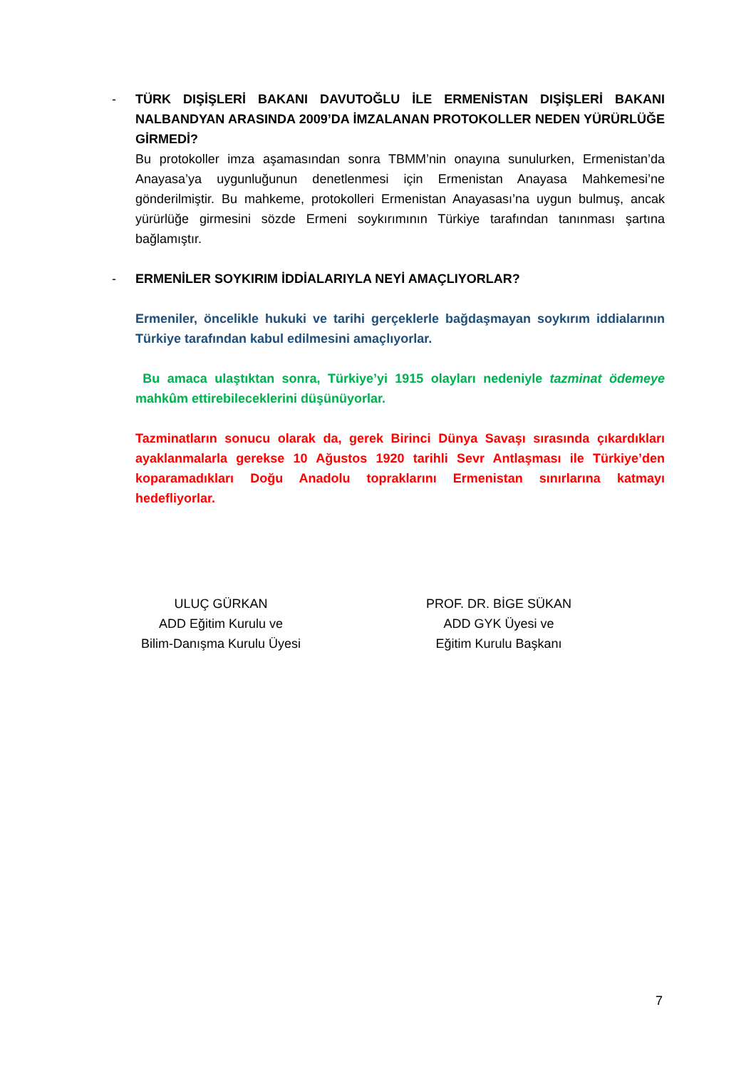- TÜRK DIŞİŞLERİ BAKANI DAVUTOĞLU İLE ERMENİSTAN DIŞİŞLERİ BAKANI NALBANDYAN ARASINDA 2009’DA İMZALANAN PROTOKOLLER NEDEN YÜRÜRLÜĞE GİRMEDİ?
Bu protokoller imza aşamasından sonra TBMM’nin onayına sunulurken, Ermenistan’da Anayasa’ya uygunluğunun denetlenmesi için Ermenistan Anayasa Mahkemesi’ne gönderilmiştir. Bu mahkeme, protokolleri Ermenistan Anayasası’na uygun bulmuş, ancak yürürlüğe girmesini sözde Ermeni soykırımının Türkiye tarafından tanınması şartına bağlamıştır.
- ERMENİLER SOYKIRIM İDDİALARIYLA NEYİ AMAÇLIYORLAR?
Ermeniler, öncelikle hukuki ve tarihi gerçeklerle bağdaşmayan soykırım iddialarının Türkiye tarafından kabul edilmesini amaçlıyorlar.
Bu amaca ulaştıktan sonra, Türkiye’yi 1915 olayları nedeniyle tazminat ödemeye mahkûm ettirebileceklerini düşünüyorlar.
Tazminatların sonucu olarak da, gerek Birinci Dünya Savaşı sırasında çıkardıkları ayaklanmalarla gerekse 10 Ağustos 1920 tarihli Sevr Antlaşması ile Türkiye’den koparamadıkları Doğu Anadolu topraklarını Ermenistan sınırlarına katmayı hedefliyorlar.
ULUÇ GÜRKAN
ADD Eğitim Kurulu ve
Bilim-Danışma Kurulu Üyesi
PROF. DR. BİGE SÜKAN
ADD GYK Üyesi ve
Eğitim Kurulu Başkanı
7